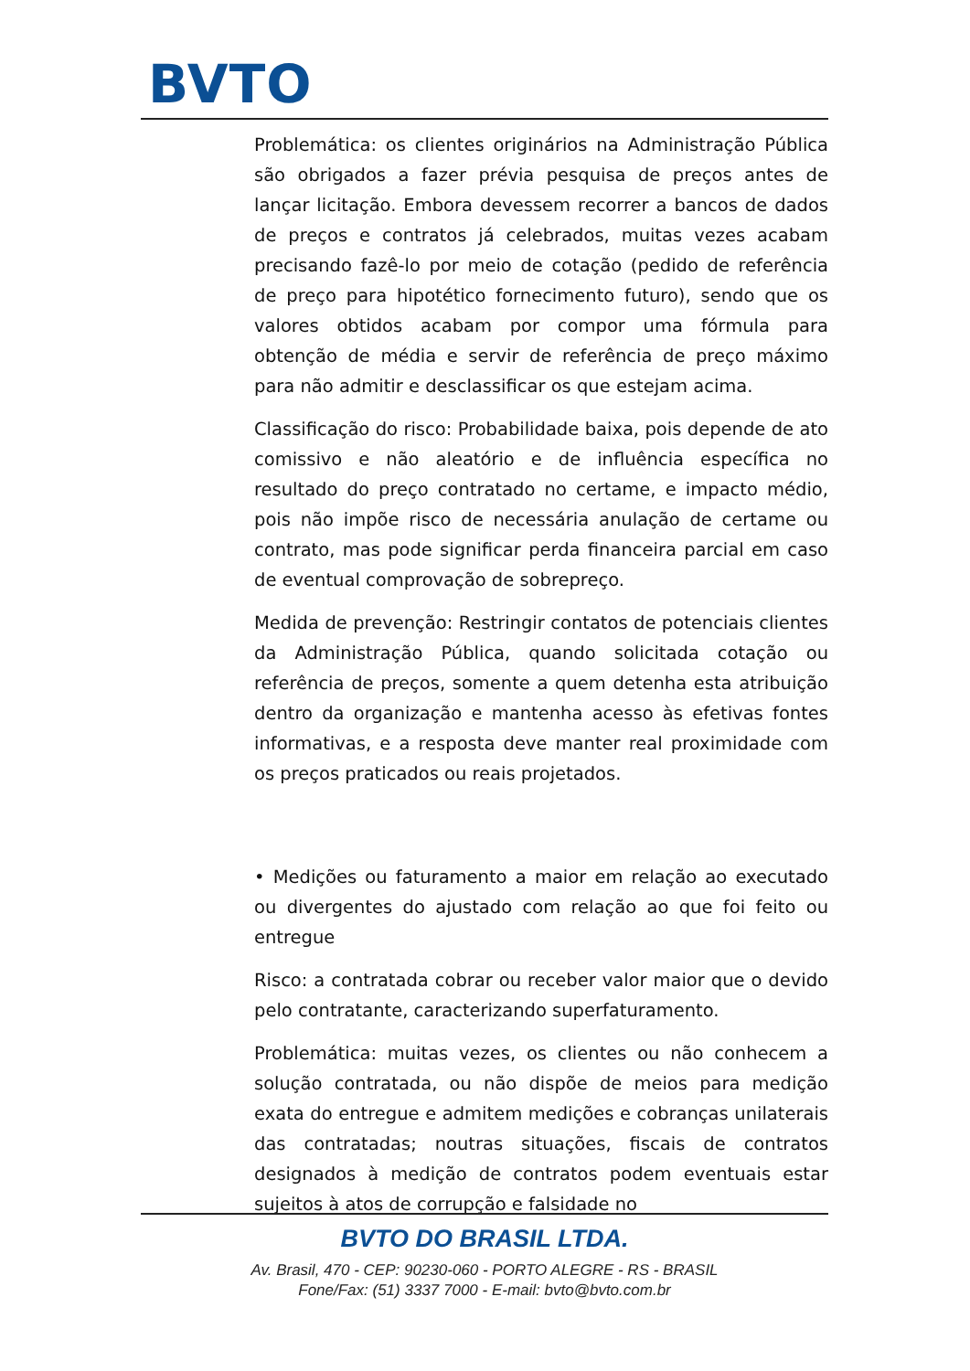BVTO
Problemática: os clientes originários na Administração Pública são obrigados a fazer prévia pesquisa de preços antes de lançar licitação. Embora devessem recorrer a bancos de dados de preços e contratos já celebrados, muitas vezes acabam precisando fazê-lo por meio de cotação (pedido de referência de preço para hipotético fornecimento futuro), sendo que os valores obtidos acabam por compor uma fórmula para obtenção de média e servir de referência de preço máximo para não admitir e desclassificar os que estejam acima.
Classificação do risco: Probabilidade baixa, pois depende de ato comissivo e não aleatório e de influência específica no resultado do preço contratado no certame, e impacto médio, pois não impõe risco de necessária anulação de certame ou contrato, mas pode significar perda financeira parcial em caso de eventual comprovação de sobrepreço.
Medida de prevenção: Restringir contatos de potenciais clientes da Administração Pública, quando solicitada cotação ou referência de preços, somente a quem detenha esta atribuição dentro da organização e mantenha acesso às efetivas fontes informativas, e a resposta deve manter real proximidade com os preços praticados ou reais projetados.
• Medições ou faturamento a maior em relação ao executado ou divergentes do ajustado com relação ao que foi feito ou entregue
Risco: a contratada cobrar ou receber valor maior que o devido pelo contratante, caracterizando superfaturamento.
Problemática: muitas vezes, os clientes ou não conhecem a solução contratada, ou não dispõe de meios para medição exata do entregue e admitem medições e cobranças unilaterais das contratadas; noutras situações, fiscais de contratos designados à medição de contratos podem eventuais estar sujeitos à atos de corrupção e falsidade no
BVTO DO BRASIL LTDA.
Av. Brasil, 470 - CEP: 90230-060 - PORTO ALEGRE - RS - BRASIL
Fone/Fax: (51) 3337 7000 - E-mail: bvto@bvto.com.br